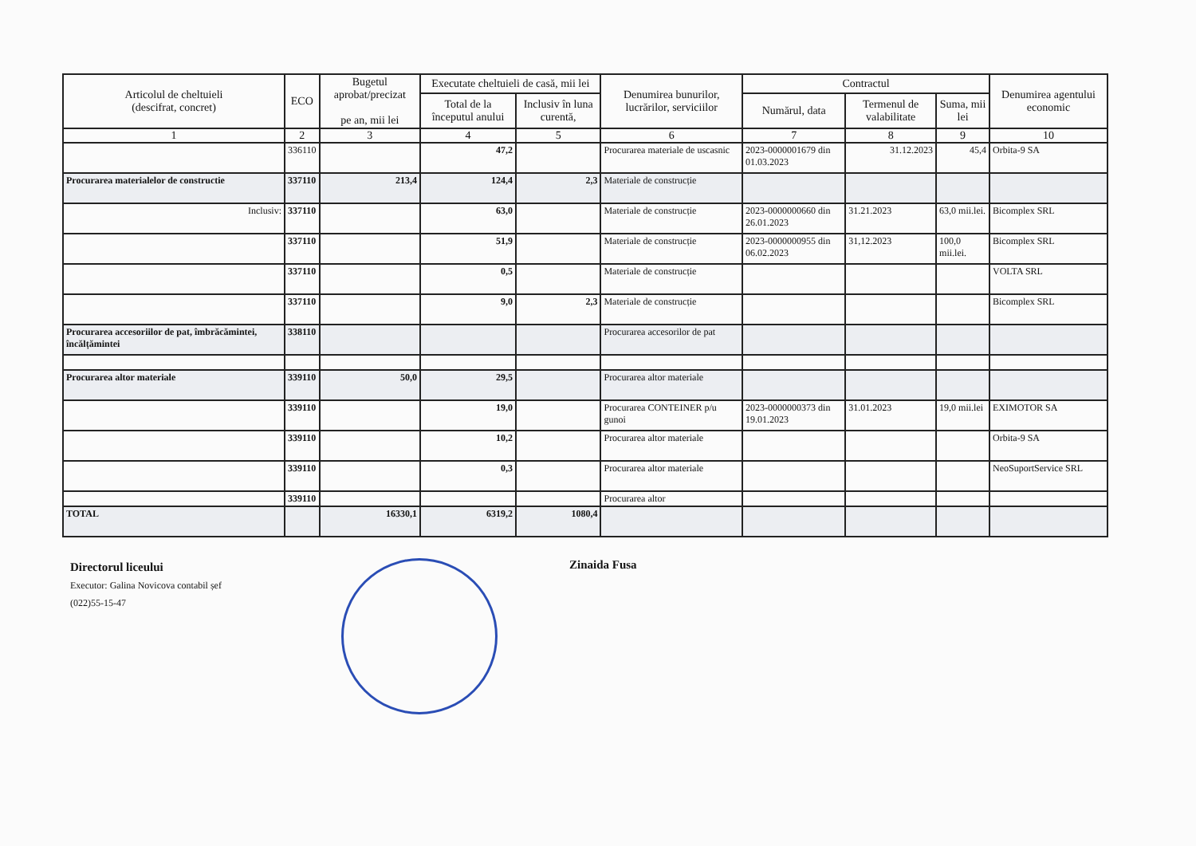| Articolul de cheltuieli (descifrat, concret) | ECO | Bugetul aprobat/precizat pe an, mii lei | Executate cheltuieli de casă, mii lei | | Denumirea bunurilor, lucrărilor, serviciilor | Contractul | | | Denumirea agentului economic |
| --- | --- | --- | --- | --- | --- | --- | --- | --- | --- |
| | | | Total de la începutul anului | Inclusiv în luna curentă, | | Numărul, data | Termenul de valabilitate | Suma, mii lei | |
| 1 | 2 | 3 | 4 | 5 | 6 | 7 | 8 | 9 | 10 |
| | 336110 | | 47,2 | | Procurarea materiale de uscasnic | 2023-0000001679 din 01.03.2023 | 31.12.2023 | 45,4 | Orbita-9 SA |
| Procurarea materialelor de constructie | 337110 | 213,4 | 124,4 | 2,3 | Materiale de construcție | | | | |
| Inclusiv: | 337110 | | 63,0 | | Materiale de construcție | 2023-0000000660 din 26.01.2023 | 31.21.2023 | 63,0 mii.lei. | Bicomplex SRL |
| | 337110 | | 51,9 | | Materiale de construcție | 2023-0000000955 din 06.02.2023 | 31,12.2023 | 100,0 mii.lei. | Bicomplex SRL |
| | 337110 | | 0,5 | | Materiale de construcție | | | | VOLTA SRL |
| | 337110 | | 9,0 | 2,3 | Materiale de construcție | | | | Bicomplex SRL |
| Procurarea accesoriilor de pat, îmbrăcămintei, încălțămintei | 338110 | | | | Procurarea accesorilor de pat | | | | |
| Procurarea altor materiale | 339110 | 50,0 | 29,5 | | Procurarea altor materiale | | | | |
| | 339110 | | 19,0 | | Procurarea CONTEINER p/u gunoi | 2023-0000000373 din 19.01.2023 | 31.01.2023 | 19,0 mii.lei | EXIMOTOR SA |
| | 339110 | | 10,2 | | Procurarea altor materiale | | | | Orbita-9 SA |
| | 339110 | | 0,3 | | Procurarea altor materiale | | | | NeoSuportService SRL |
| | 339110 | | | | Procurarea altor | | | | |
| TOTAL | | 16330,1 | 6319,2 | 1080,4 | | | | | |
Directorul liceului
Executor: Galina Novicova contabil șef
(022)55-15-47
Zinaida Fusa